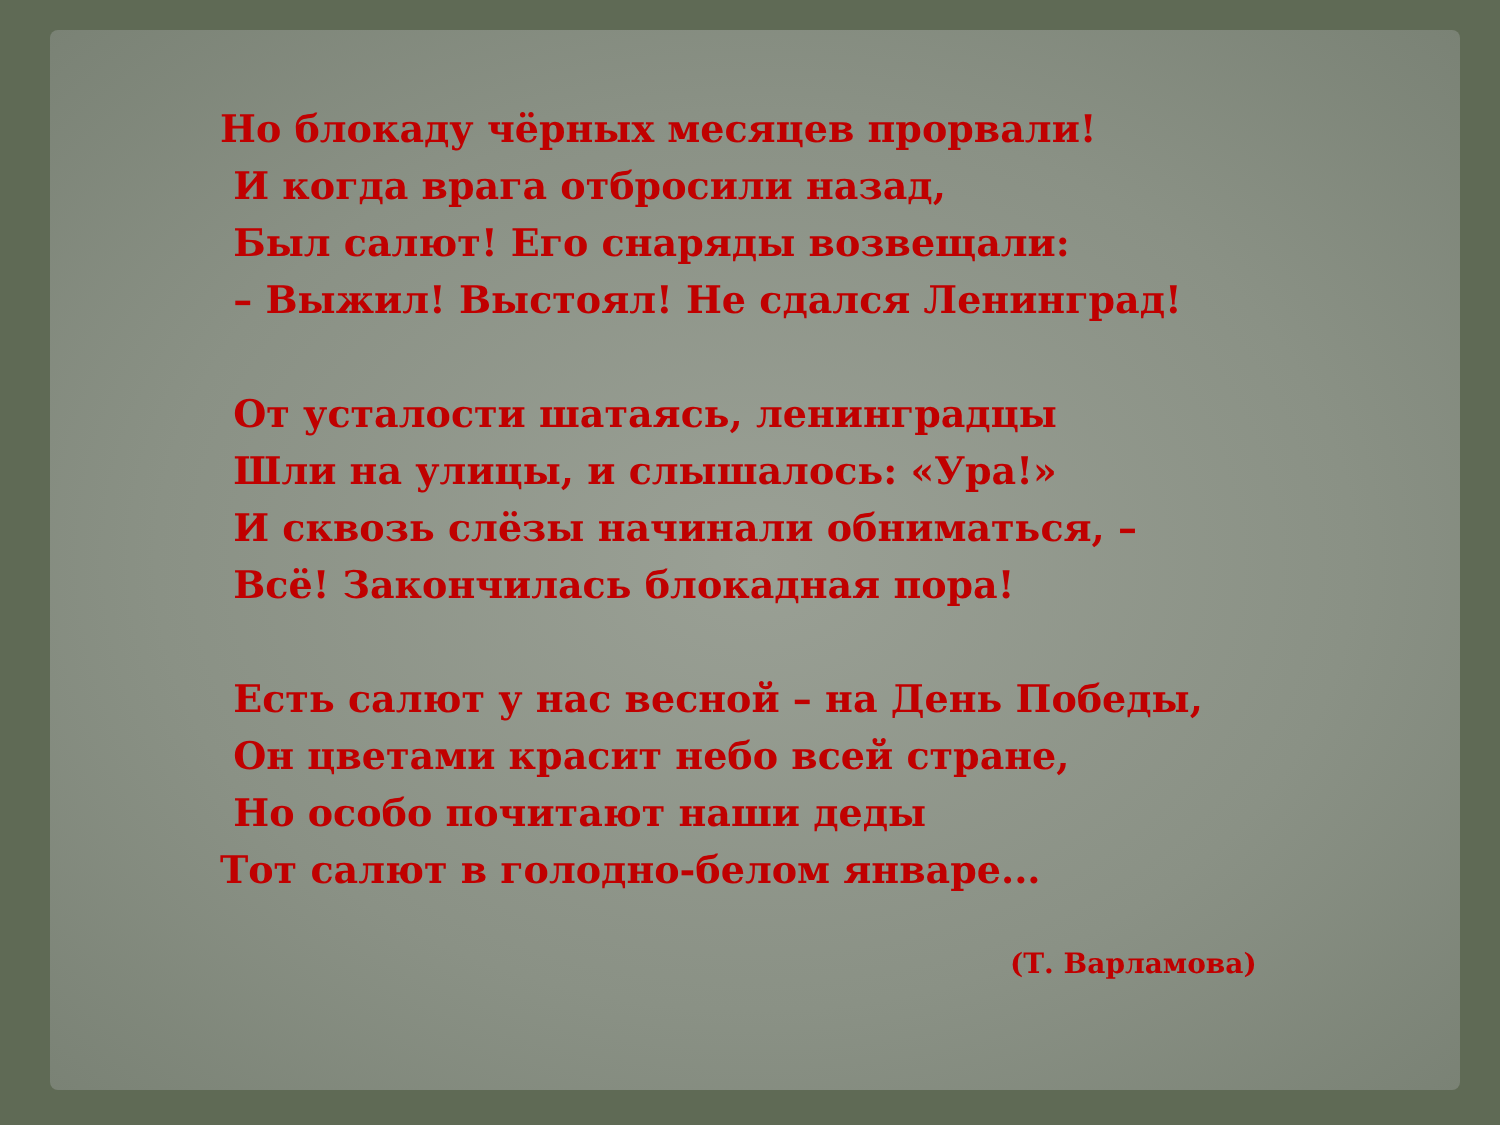Но блокаду чёрных месяцев прорвали!
И когда врага отбросили назад,
Был салют! Его снаряды возвещали:
– Выжил! Выстоял! Не сдался Ленинград!
От усталости шатаясь, ленинградцы
Шли на улицы, и слышалось: «Ура!»
И сквозь слёзы начинали обниматься, –
Всё! Закончилась блокадная пора!
Есть салют у нас весной – на День Победы,
Он цветами красит небо всей стране,
Но особо почитают наши деды
Тот салют в голодно-белом январе...
(Т. Варламова)